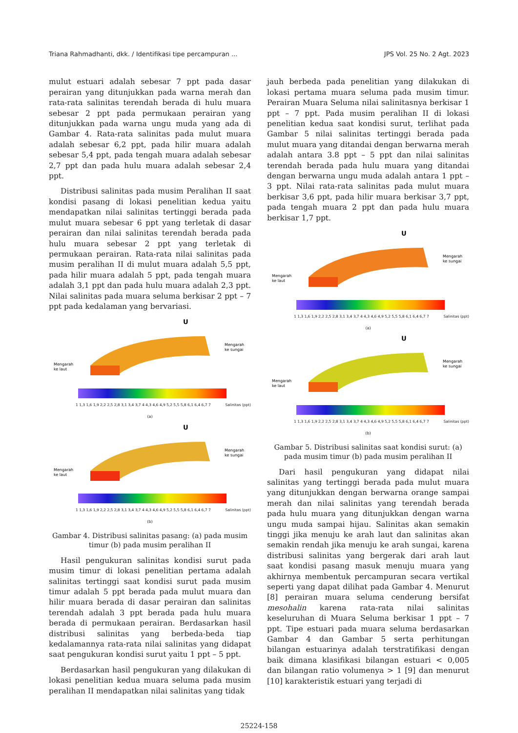Triana Rahmadhanti, dkk. / Identifikasi tipe percampuran ... JPS Vol. 25 No. 2 Agt. 2023
mulut estuari adalah sebesar 7 ppt pada dasar perairan yang ditunjukkan pada warna merah dan rata-rata salinitas terendah berada di hulu muara sebesar 2 ppt pada permukaan perairan yang ditunjukkan pada warna ungu muda yang ada di Gambar 4. Rata-rata salinitas pada mulut muara adalah sebesar 6,2 ppt, pada hilir muara adalah sebesar 5,4 ppt, pada tengah muara adalah sebesar 2,7 ppt dan pada hulu muara adalah sebesar 2,4 ppt.
Distribusi salinitas pada musim Peralihan II saat kondisi pasang di lokasi penelitian kedua yaitu mendapatkan nilai salinitas tertinggi berada pada mulut muara sebesar 6 ppt yang terletak di dasar perairan dan nilai salinitas terendah berada pada hulu muara sebesar 2 ppt yang terletak di permukaan perairan. Rata-rata nilai salinitas pada musim peralihan II di mulut muara adalah 5,5 ppt, pada hilir muara adalah 5 ppt, pada tengah muara adalah 3,1 ppt dan pada hulu muara adalah 2,3 ppt. Nilai salinitas pada muara seluma berkisar 2 ppt – 7 ppt pada kedalaman yang bervariasi.
U
Mengarah
ke laut
Mengarah
ke sungai
1 1,3 1,6 1,9 2,2 2,5 2,8 3,1 3,4 3,7 4 4,3 4,6 4,9 5,2 5,5 5,8 6,1 6,4 6,7 7 Salinitas (ppt)
(a)
U
Mengarah
ke laut
Mengarah
ke sungai
1 1,3 1,6 1,9 2,2 2,5 2,8 3,1 3,4 3,7 4 4,3 4,6 4,9 5,2 5,5 5,8 6,1 6,4 6,7 7 Salinitas (ppt)
(b)
Gambar 4. Distribusi salinitas pasang: (a) pada musim timur (b) pada musim peralihan II
Hasil pengukuran salinitas kondisi surut pada musim timur di lokasi penelitian pertama adalah salinitas tertinggi saat kondisi surut pada musim timur adalah 5 ppt berada pada mulut muara dan hilir muara berada di dasar perairan dan salinitas terendah adalah 3 ppt berada pada hulu muara berada di permukaan perairan. Berdasarkan hasil distribusi salinitas yang berbeda-beda tiap kedalamannya rata-rata nilai salinitas yang didapat saat pengukuran kondisi surut yaitu 1 ppt – 5 ppt.
Berdasarkan hasil pengukuran yang dilakukan di lokasi penelitian kedua muara seluma pada musim peralihan II mendapatkan nilai salinitas yang tidak
jauh berbeda pada penelitian yang dilakukan di lokasi pertama muara seluma pada musim timur. Perairan Muara Seluma nilai salinitasnya berkisar 1 ppt – 7 ppt. Pada musim peralihan II di lokasi penelitian kedua saat kondisi surut, terlihat pada Gambar 5 nilai salinitas tertinggi berada pada mulut muara yang ditandai dengan berwarna merah adalah antara 3.8 ppt – 5 ppt dan nilai salinitas terendah berada pada hulu muara yang ditandai dengan berwarna ungu muda adalah antara 1 ppt – 3 ppt. Nilai rata-rata salinitas pada mulut muara berkisar 3,6 ppt, pada hilir muara berkisar 3,7 ppt, pada tengah muara 2 ppt dan pada hulu muara berkisar 1,7 ppt.
U
Mengarah
ke laut
Mengarah
ke sungai
1 1,3 1,6 1,9 2,2 2,5 2,8 3,1 3,4 3,7 4 4,3 4,6 4,9 5,2 5,5 5,8 6,1 6,4 6,7 7 Salinitas (ppt)
(a)
U
Mengarah
ke laut
Mengarah
ke sungai
1 1,3 1,6 1,9 2,2 2,5 2,8 3,1 3,4 3,7 4 4,3 4,6 4,9 5,2 5,5 5,8 6,1 6,4 6,7 7 Salinitas (ppt)
(b)
Gambar 5. Distribusi salinitas saat kondisi surut: (a) pada musim timur (b) pada musim peralihan II
Dari hasil pengukuran yang didapat nilai salinitas yang tertinggi berada pada mulut muara yang ditunjukkan dengan berwarna orange sampai merah dan nilai salinitas yang terendah berada pada hulu muara yang ditunjukkan dengan warna ungu muda sampai hijau. Salinitas akan semakin tinggi jika menuju ke arah laut dan salinitas akan semakin rendah jika menuju ke arah sungai, karena distribusi salinitas yang bergerak dari arah laut saat kondisi pasang masuk menuju muara yang akhirnya membentuk percampuran secara vertikal seperti yang dapat dilihat pada Gambar 4. Menurut [8] perairan muara seluma cenderung bersifat mesohalin karena rata-rata nilai salinitas keseluruhan di Muara Seluma berkisar 1 ppt – 7 ppt. Tipe estuari pada muara seluma berdasarkan Gambar 4 dan Gambar 5 serta perhitungan bilangan estuarinya adalah terstratifikasi dengan baik dimana klasifikasi bilangan estuari < 0,005 dan bilangan ratio volumenya > 1 [9] dan menurut [10] karakteristik estuari yang terjadi di
25224-158